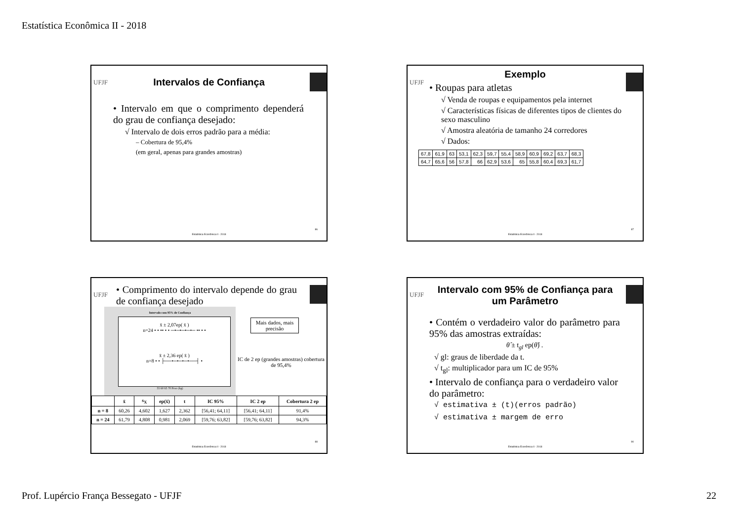Estatística Econômica II - 2018
UFJF
Intervalos de Confiança
• Intervalo em que o comprimento dependerá do grau de confiança desejado:
√ Intervalo de dois erros padrão para a média:
– Cobertura de 95,4%
(em geral, apenas para grandes amostras)
86
Estatística Econômica II - 2018
UFJF
Exemplo
• Roupas para atletas
√ Venda de roupas e equipamentos pela internet
√ Características físicas de diferentes tipos de clientes do sexo masculino
√ Amostra aleatória de tamanho 24 corredores
√ Dados:
| 67,8 | 61,9 | 63 | 53,1 | 62,3 | 59,7 | 55,4 | 58,9 | 60,9 | 69,2 | 63,7 | 68,3 |
| 64,7 | 65,6 | 56 | 57,8 | 66 | 62,9 | 53,6 | 65 | 55,8 | 60,4 | 69,3 | 61,7 |
87
Estatística Econômica II - 2018
UFJF
• Comprimento do intervalo depende do grau de confiança desejado
Intervalo com 95% de Confiança
x̄ ± 2,07ep( x̄ )
n=24 • • •• • • ─•─•─•─•─ •• • •
x̄ ± 2,36 ep( x̄ )
n=8 • • ├──•─•─•─•──┤ •
55 60 65 70 Peso (kg)
Mais dados, mais precisão
IC de 2 ep (grandes amostras) cobertura de 95,4%
| | x̄ | s<sub>X</sub> | ep(x̄) | t | IC 95% | IC 2 ep | Cobertura 2 ep |
| --- | --- | --- | --- | --- | --- | --- | --- |
| n = 8 | 60,26 | 4,602 | 1,627 | 2,362 | [56,41; 64,11] | [56,41; 64,11] | 91,4% |
| n = 24 | 61,79 | 4,808 | 0,981 | 2,069 | [59,76; 63,82] | [59,76; 63,82] | 94,3% |
88
Estatística Econômica II - 2018
UFJF
Intervalo com 95% de Confiança para um Parâmetro
• Contém o verdadeiro valor do parâmetro para 95% das amostras extraídas:
θ̂ ± t<sub>gl</sub> ep(θ̂) .
√ gl: graus de liberdade da t.
√ t<sub>gl</sub>: multiplicador para um IC de 95%
• Intervalo de confiança para o verdadeiro valor do parâmetro:
√ estimativa ± (t)(erros padrão)
√ estimativa ± margem de erro
90
Estatística Econômica II - 2018
Prof. Lupércio França Bessegato - UFJF
22